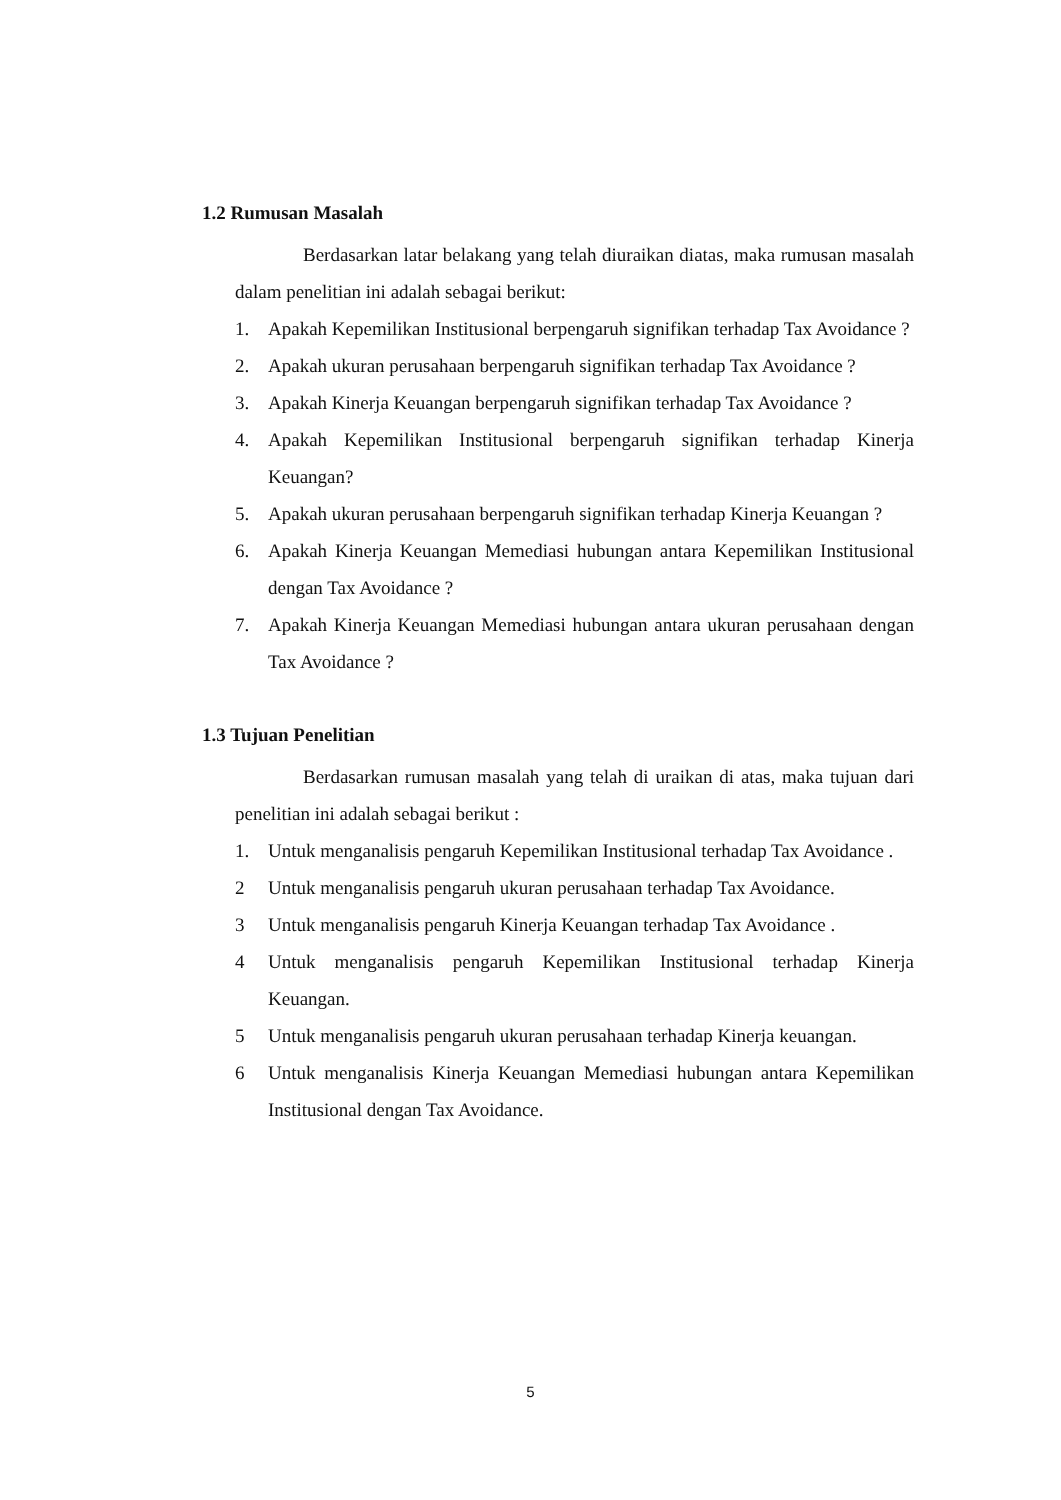1.2 Rumusan Masalah
Berdasarkan latar belakang yang telah diuraikan diatas, maka rumusan masalah dalam penelitian ini adalah sebagai berikut:
1. Apakah Kepemilikan Institusional berpengaruh signifikan terhadap Tax Avoidance ?
2. Apakah ukuran perusahaan berpengaruh signifikan terhadap Tax Avoidance ?
3. Apakah Kinerja Keuangan berpengaruh signifikan terhadap Tax Avoidance ?
4. Apakah Kepemilikan Institusional berpengaruh signifikan terhadap Kinerja Keuangan?
5. Apakah ukuran perusahaan berpengaruh signifikan terhadap Kinerja Keuangan ?
6. Apakah Kinerja Keuangan Memediasi hubungan antara Kepemilikan Institusional dengan Tax Avoidance ?
7. Apakah Kinerja Keuangan Memediasi hubungan antara ukuran perusahaan dengan Tax Avoidance ?
1.3 Tujuan Penelitian
Berdasarkan rumusan masalah yang telah di uraikan di atas, maka tujuan dari penelitian ini adalah sebagai berikut :
1. Untuk menganalisis pengaruh Kepemilikan Institusional terhadap Tax Avoidance .
2 Untuk menganalisis pengaruh ukuran perusahaan terhadap Tax Avoidance.
3 Untuk menganalisis pengaruh Kinerja Keuangan terhadap Tax Avoidance .
4 Untuk menganalisis pengaruh Kepemilikan Institusional terhadap Kinerja Keuangan.
5 Untuk menganalisis pengaruh ukuran perusahaan terhadap Kinerja keuangan.
6 Untuk menganalisis Kinerja Keuangan Memediasi hubungan antara Kepemilikan Institusional dengan Tax Avoidance.
5